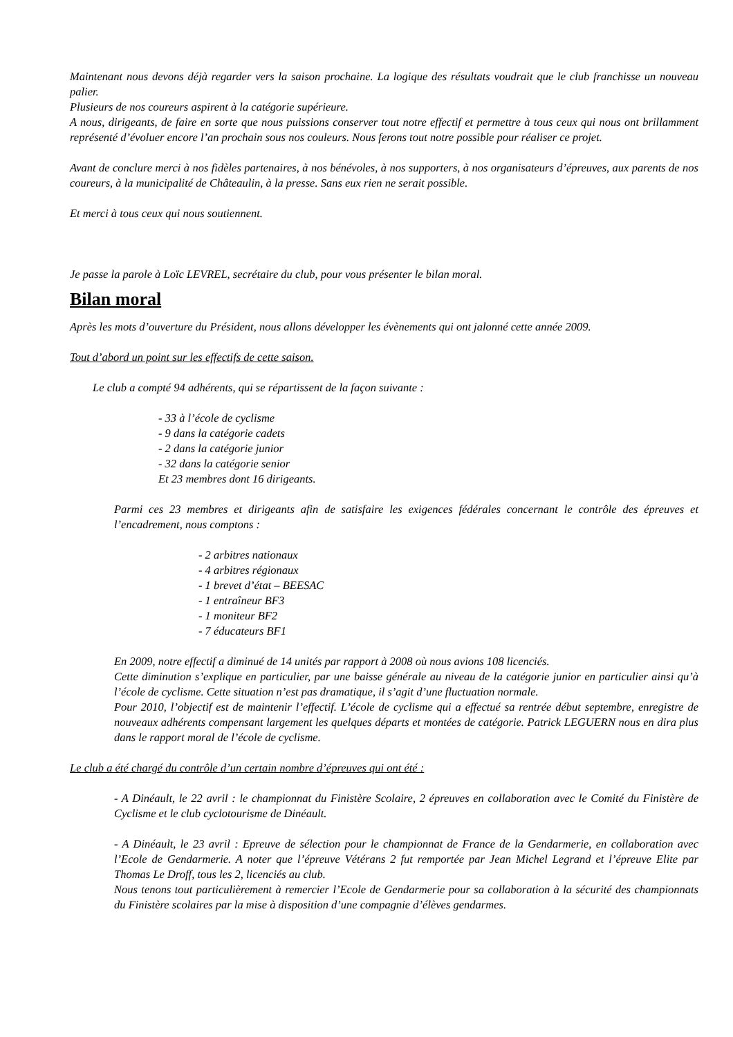Maintenant nous devons déjà regarder vers la saison prochaine. La logique des résultats voudrait que le club franchisse un nouveau palier.
Plusieurs de nos coureurs aspirent à la catégorie supérieure.
A nous, dirigeants, de faire en sorte que nous puissions conserver tout notre effectif et permettre à tous ceux qui nous ont brillamment représenté d’évoluer encore l’an prochain sous nos couleurs. Nous ferons tout notre possible pour réaliser ce projet.
Avant de conclure merci à nos fidèles partenaires, à nos bénévoles, à nos supporters, à nos organisateurs d’épreuves, aux parents de nos coureurs, à la municipalité de Châteaulin, à la presse. Sans eux rien ne serait possible.
Et merci à tous ceux qui nous soutiennent.
Je passe la parole à Loïc LEVREL, secrétaire du club, pour vous présenter le bilan moral.
Bilan moral
Après les mots d’ouverture du Président, nous allons développer les évènements qui ont jalonné cette année 2009.
Tout d’abord un point sur les effectifs de cette saison.
Le club a compté 94 adhérents, qui se répartissent de la façon suivante :
- 33 à l’école de cyclisme
- 9 dans la catégorie cadets
- 2 dans la catégorie junior
- 32 dans la catégorie senior
Et 23 membres dont 16 dirigeants.
Parmi ces 23 membres et dirigeants afin de satisfaire les exigences fédérales concernant le contrôle des épreuves et l’encadrement, nous comptons :
- 2 arbitres nationaux
- 4 arbitres régionaux
- 1 brevet d’état – BEESAC
- 1 entraîneur BF3
- 1 moniteur BF2
- 7 éducateurs BF1
En 2009, notre effectif a diminué de 14 unités par rapport à 2008 où nous avions 108 licenciés.
Cette diminution s’explique en particulier, par une baisse générale au niveau de la catégorie junior en particulier ainsi qu’à l’école de cyclisme. Cette situation n’est pas dramatique, il s’agit d’une fluctuation normale.
Pour 2010, l’objectif est de maintenir l’effectif. L’école de cyclisme qui a effectué sa rentrée début septembre, enregistre de nouveaux adhérents compensant largement les quelques départs et montées de catégorie. Patrick LEGUERN nous en dira plus dans le rapport moral de l’école de cyclisme.
Le club a été chargé du contrôle d’un certain nombre d’épreuves qui ont été :
- A Dinéault, le 22 avril : le championnat du Finistère Scolaire, 2 épreuves en collaboration avec le Comité du Finistère de Cyclisme et le club cyclotourisme de Dinéault.
- A Dinéault, le 23 avril : Epreuve de sélection pour le championnat de France de la Gendarmerie, en collaboration avec l’Ecole de Gendarmerie. A noter que l’épreuve Vétérans 2 fut remportée par Jean Michel Legrand et l’épreuve Elite par Thomas Le Droff, tous les 2, licenciés au club.
Nous tenons tout particulièrement à remercier l’Ecole de Gendarmerie pour sa collaboration à la sécurité des championnats du Finistère scolaires par la mise à disposition d’une compagnie d’élèves gendarmes.